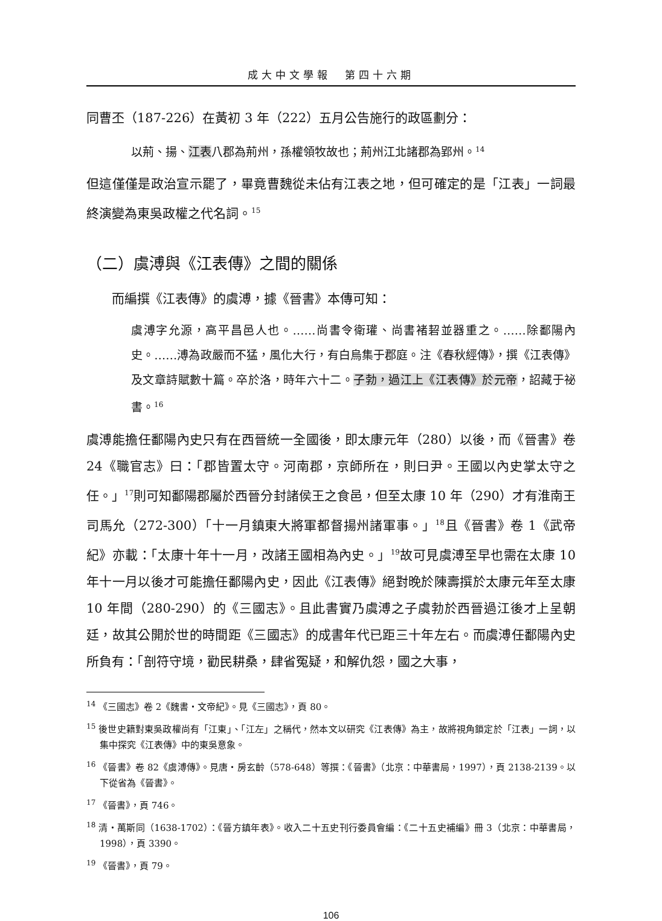成大中文學報　第四十六期
同曹丕（187-226）在黃初 3 年（222）五月公告施行的政區劃分：
以荊、揚、江表八郡為荊州，孫權領牧故也；荊州江北諸郡為郢州。<sup>14</sup>
但這僅僅是政治宣示罷了，畢竟曹魏從未佔有江表之地，但可確定的是「江表」一詞最終演變為東吳政權之代名詞。<sup>15</sup>
（二）虞溥與《江表傳》之間的關係
而編撰《江表傳》的虞溥，據《晉書》本傳可知：
虞溥字允源，高平昌邑人也。……尚書令衛瓘、尚書褚䂮並器重之。……除鄱陽內史。……溥為政嚴而不猛，風化大行，有白烏集于郡庭。注《春秋經傳》，撰《江表傳》及文章詩賦數十篇。卒於洛，時年六十二。子勃，過江上《江表傳》於元帝，詔藏于祕書。<sup>16</sup>
虞溥能擔任鄱陽內史只有在西晉統一全國後，即太康元年（280）以後，而《晉書》卷 24《職官志》曰：「郡皆置太守。河南郡，京師所在，則曰尹。王國以內史掌太守之任。」<sup>17</sup>則可知鄱陽郡屬於西晉分封諸侯王之食邑，但至太康 10 年（290）才有淮南王司馬允（272-300）「十一月鎮東大將軍都督揚州諸軍事。」<sup>18</sup>且《晉書》卷 1《武帝紀》亦載：「太康十年十一月，改諸王國相為內史。」<sup>19</sup>故可見虞溥至早也需在太康 10 年十一月以後才可能擔任鄱陽內史，因此《江表傳》絕對晚於陳壽撰於太康元年至太康 10 年間（280-290）的《三國志》。且此書實乃虞溥之子虞勃於西晉過江後才上呈朝廷，故其公開於世的時間距《三國志》的成書年代已距三十年左右。而虞溥任鄱陽內史所負有：「剖符守境，勸民耕桑，肆省冤疑，和解仇怨，國之大事，
<sup>14</sup> 《三國志》卷 2《魏書・文帝紀》。見《三國志》，頁 80。
<sup>15</sup> 後世史籍對東吳政權尚有「江東」、「江左」之稱代，然本文以研究《江表傳》為主，故將視角鎖定於「江表」一詞，以集中探究《江表傳》中的東吳意象。
<sup>16</sup> 《晉書》卷 82《虞溥傳》。見唐・房玄齡（578-648）等撰：《晉書》（北京：中華書局，1997），頁 2138-2139。以下從省為《晉書》。
<sup>17</sup> 《晉書》，頁 746。
<sup>18</sup> 清・萬斯同（1638-1702）：《晉方鎮年表》。收入二十五史刊行委員會編：《二十五史補編》冊 3（北京：中華書局，1998），頁 3390。
<sup>19</sup> 《晉書》，頁 79。
106